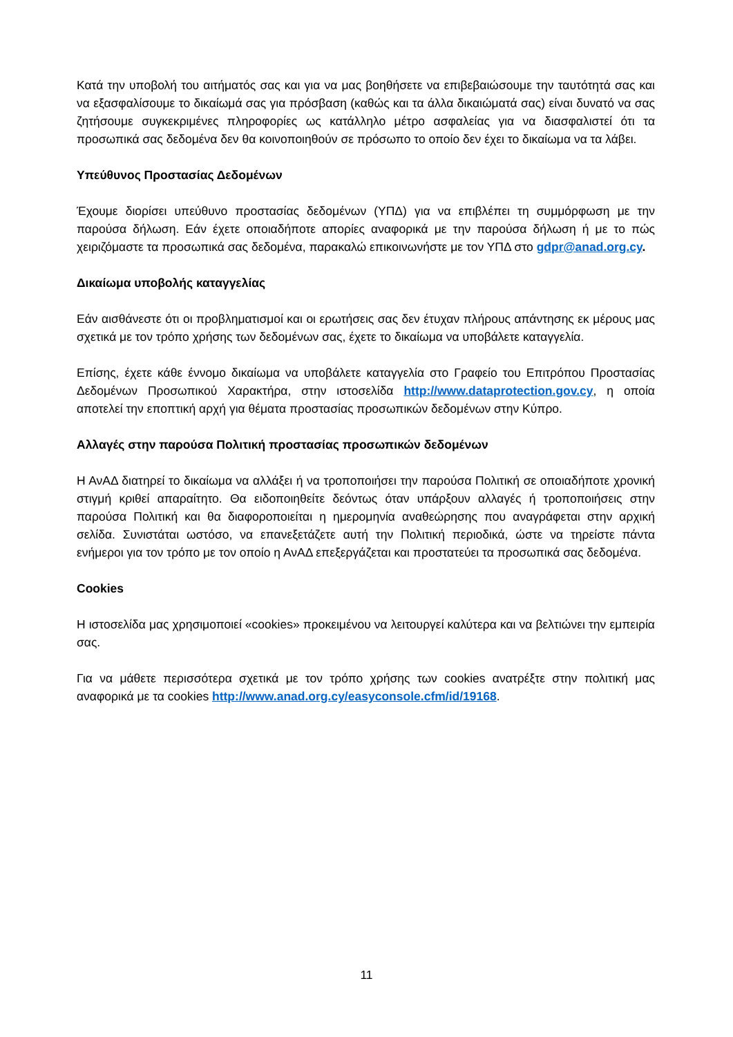Κατά την υποβολή του αιτήματός σας και για να μας βοηθήσετε να επιβεβαιώσουμε την ταυτότητά σας και να εξασφαλίσουμε το δικαίωμά σας για πρόσβαση (καθώς και τα άλλα δικαιώματά σας) είναι δυνατό να σας ζητήσουμε συγκεκριμένες πληροφορίες ως κατάλληλο μέτρο ασφαλείας για να διασφαλιστεί ότι τα προσωπικά σας δεδομένα δεν θα κοινοποιηθούν σε πρόσωπο το οποίο δεν έχει το δικαίωμα να τα λάβει.
Υπεύθυνος Προστασίας Δεδομένων
Έχουμε διορίσει υπεύθυνο προστασίας δεδομένων (ΥΠΔ) για να επιβλέπει τη συμμόρφωση με την παρούσα δήλωση. Εάν έχετε οποιαδήποτε απορίες αναφορικά με την παρούσα δήλωση ή με το πώς χειριζόμαστε τα προσωπικά σας δεδομένα, παρακαλώ επικοινωνήστε με τον ΥΠΔ στο gdpr@anad.org.cy.
Δικαίωμα υποβολής καταγγελίας
Εάν αισθάνεστε ότι οι προβληματισμοί και οι ερωτήσεις σας δεν έτυχαν πλήρους απάντησης εκ μέρους μας σχετικά με τον τρόπο χρήσης των δεδομένων σας, έχετε το δικαίωμα να υποβάλετε καταγγελία.
Επίσης, έχετε κάθε έννομο δικαίωμα να υποβάλετε καταγγελία στο Γραφείο του Επιτρόπου Προστασίας Δεδομένων Προσωπικού Χαρακτήρα, στην ιστοσελίδα http://www.dataprotection.gov.cy, η οποία αποτελεί την εποπτική αρχή για θέματα προστασίας προσωπικών δεδομένων στην Κύπρο.
Αλλαγές στην παρούσα Πολιτική προστασίας προσωπικών δεδομένων
Η ΑνΑΔ διατηρεί το δικαίωμα να αλλάξει ή να τροποποιήσει την παρούσα Πολιτική σε οποιαδήποτε χρονική στιγμή κριθεί απαραίτητο. Θα ειδοποιηθείτε δεόντως όταν υπάρξουν αλλαγές ή τροποποιήσεις στην παρούσα Πολιτική και θα διαφοροποιείται η ημερομηνία αναθεώρησης που αναγράφεται στην αρχική σελίδα. Συνιστάται ωστόσο, να επανεξετάζετε αυτή την Πολιτική περιοδικά, ώστε να τηρείστε πάντα ενήμεροι για τον τρόπο με τον οποίο η ΑνΑΔ επεξεργάζεται και προστατεύει τα προσωπικά σας δεδομένα.
Cookies
Η ιστοσελίδα μας χρησιμοποιεί «cookies» προκειμένου να λειτουργεί καλύτερα και να βελτιώνει την εμπειρία σας.
Για να μάθετε περισσότερα σχετικά με τον τρόπο χρήσης των cookies ανατρέξτε στην πολιτική μας αναφορικά με τα cookies http://www.anad.org.cy/easyconsole.cfm/id/19168.
11